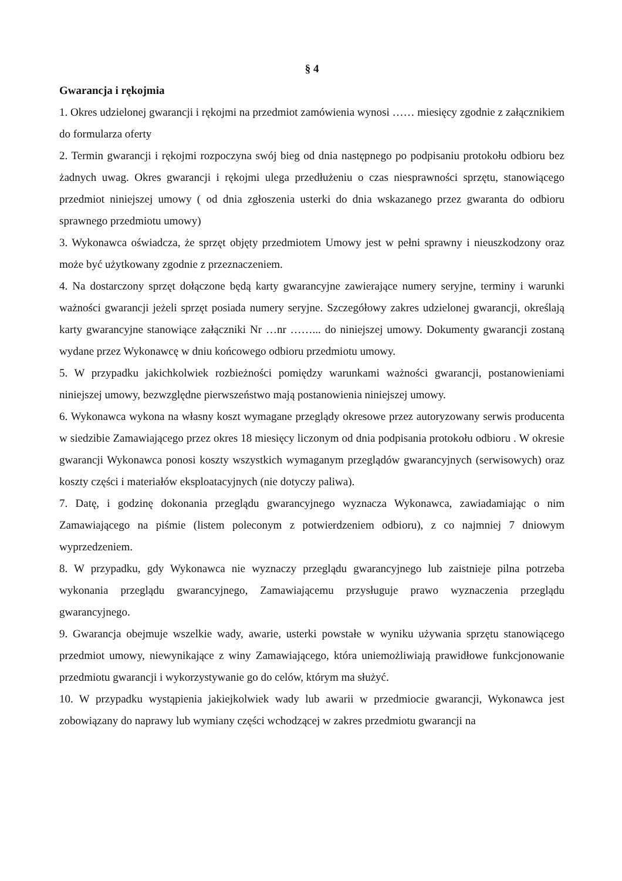§ 4
Gwarancja i rękojmia
1. Okres udzielonej gwarancji i rękojmi na przedmiot zamówienia wynosi …… miesięcy zgodnie z załącznikiem do formularza oferty
2. Termin gwarancji i rękojmi rozpoczyna swój bieg od dnia następnego po podpisaniu protokołu odbioru bez żadnych uwag. Okres gwarancji i rękojmi ulega przedłużeniu o czas niesprawności sprzętu, stanowiącego przedmiot niniejszej umowy ( od dnia zgłoszenia usterki do dnia wskazanego przez gwaranta do odbioru sprawnego przedmiotu umowy)
3. Wykonawca oświadcza, że sprzęt objęty przedmiotem Umowy jest w pełni sprawny i nieuszkodzony oraz może być użytkowany zgodnie z przeznaczeniem.
4. Na dostarczony sprzęt dołączone będą karty gwarancyjne zawierające numery seryjne, terminy i warunki ważności gwarancji jeżeli sprzęt posiada numery seryjne. Szczegółowy zakres udzielonej gwarancji, określają karty gwarancyjne stanowiące załączniki Nr …nr ……... do niniejszej umowy. Dokumenty gwarancji zostaną wydane przez Wykonawcę w dniu końcowego odbioru przedmiotu umowy.
5. W przypadku jakichkolwiek rozbieżności pomiędzy warunkami ważności gwarancji, postanowieniami niniejszej umowy, bezwzględne pierwszeństwo mają postanowienia niniejszej umowy.
6. Wykonawca wykona na własny koszt wymagane przeglądy okresowe przez autoryzowany serwis producenta w siedzibie Zamawiającego przez okres 18 miesięcy liczonym od dnia podpisania protokołu odbioru . W okresie gwarancji Wykonawca ponosi koszty wszystkich wymaganym przeglądów gwarancyjnych (serwisowych) oraz koszty części i materiałów eksploatacyjnych (nie dotyczy paliwa).
7. Datę, i godzinę dokonania przeglądu gwarancyjnego wyznacza Wykonawca, zawiadamiając o nim Zamawiającego na piśmie (listem poleconym z potwierdzeniem odbioru), z co najmniej 7 dniowym wyprzedzeniem.
8. W przypadku, gdy Wykonawca nie wyznaczy przeglądu gwarancyjnego lub zaistnieje pilna potrzeba wykonania przeglądu gwarancyjnego, Zamawiającemu przysługuje prawo wyznaczenia przeglądu gwarancyjnego.
9. Gwarancja obejmuje wszelkie wady, awarie, usterki powstałe w wyniku używania sprzętu stanowiącego przedmiot umowy, niewynikające z winy Zamawiającego, która uniemożliwiają prawidłowe funkcjonowanie przedmiotu gwarancji i wykorzystywanie go do celów, którym ma służyć.
10. W przypadku wystąpienia jakiejkolwiek wady lub awarii w przedmiocie gwarancji, Wykonawca jest zobowiązany do naprawy lub wymiany części wchodzącej w zakres przedmiotu gwarancji na